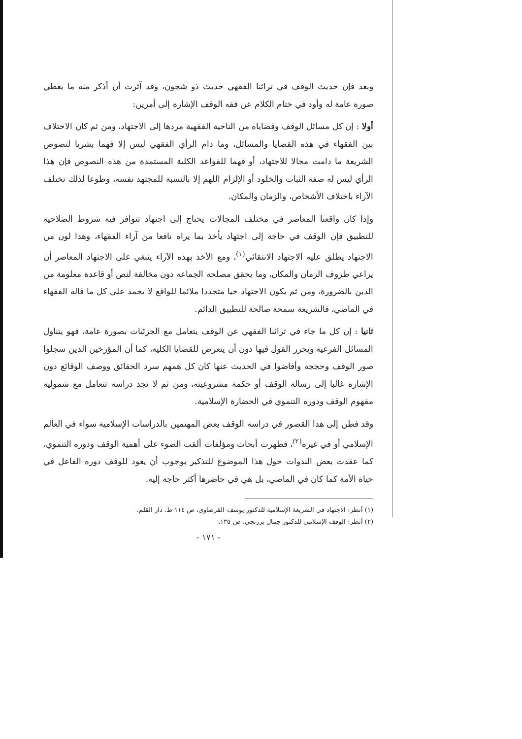وبعد فإن حديث الوقف في تراثنا الفقهي حديث ذو شجون، وقد آثرت أن أذكر منه ما يعطي صورة عامة له وأود في ختام الكلام عن فقه الوقف الإشارة إلى أمرين:
أولا : إن كل مسائل الوقف وقضاياه من الناحية الفقهية مردها إلى الاجتهاد، ومن ثم كان الاختلاف بين الفقهاء في هذه القضايا والمسائل، وما دام الرأي الفقهي ليس إلا فهما بشريا لنصوص الشريعة ما دامت مجالا للاجتهاد، أو فهما للقواعد الكلية المستمدة من هذه النصوص فإن هذا الرأي ليس له صفة الثبات والخلود أو الإلزام اللهم إلا بالنسبة للمجتهد نفسه، وطوعا لذلك تختلف الآراء باختلاف الأشخاص، والزمان والمكان.
وإذا كان واقعنا المعاصر في مختلف المجالات يحتاج إلى اجتهاد تتوافر فيه شروط الصلاحية للتطبيق فإن الوقف في حاجة إلى اجتهاد يأخذ بما يراه نافعا من آراء الفقهاء، وهذا لون من الاجتهاد يطلق عليه الاجتهاد الانتقائي<sup>(١)</sup>، ومع الأخذ بهذه الآراء ينبغي على الاجتهاد المعاصر أن يراعي ظروف الزمان والمكان، وما يحقق مصلحة الجماعة دون مخالفة لنص أو قاعدة معلومة من الدين بالضرورة، ومن ثم يكون الاجتهاد حيا متجددا ملائما للواقع لا يجمد على كل ما قاله الفقهاء في الماضي، فالشريعة سمحة صالحة للتطبيق الدائم.
ثانيا : إن كل ما جاء في تراثنا الفقهي عن الوقف يتعامل مع الجزئيات بصورة عامة، فهو يتناول المسائل الفرعية ويحرر القول فيها دون أن يتعرض للقضايا الكلية، كما أن المؤرخين الذين سجلوا صور الوقف وحججه وأفاضوا في الحديث عنها كان كل همهم سرد الحقائق ووصف الوقائع دون الإشارة غالبا إلى رسالة الوقف أو حكمة مشروعيته، ومن ثم لا نجد دراسة تتعامل مع شمولية مفهوم الوقف ودوره التنموي في الحضارة الإسلامية.
وقد فطن إلى هذا القصور في دراسة الوقف بعض المهتمين بالدراسات الإسلامية سواء في العالم الإسلامي أو في غيره<sup>(٢)</sup>، فظهرت أبحاث ومؤلفات ألقت الضوء على أهمية الوقف ودوره التنموي، كما عقدت بعض الندوات حول هذا الموضوع للتذكير بوجوب أن يعود للوقف دوره الفاعل في حياة الأمة كما كان في الماضي، بل هي في حاضرها أكثر حاجة إليه.
(١) أنظر: الاجتهاد في الشريعة الإسلامية للدكتور يوسف القرضاوي، ص ١١٤ ط. دار القلم.
(٢) أنظر: الوقف الإسلامي للدكتور جمال برزنجي، ص ١٣٥.
- ١٧١ -